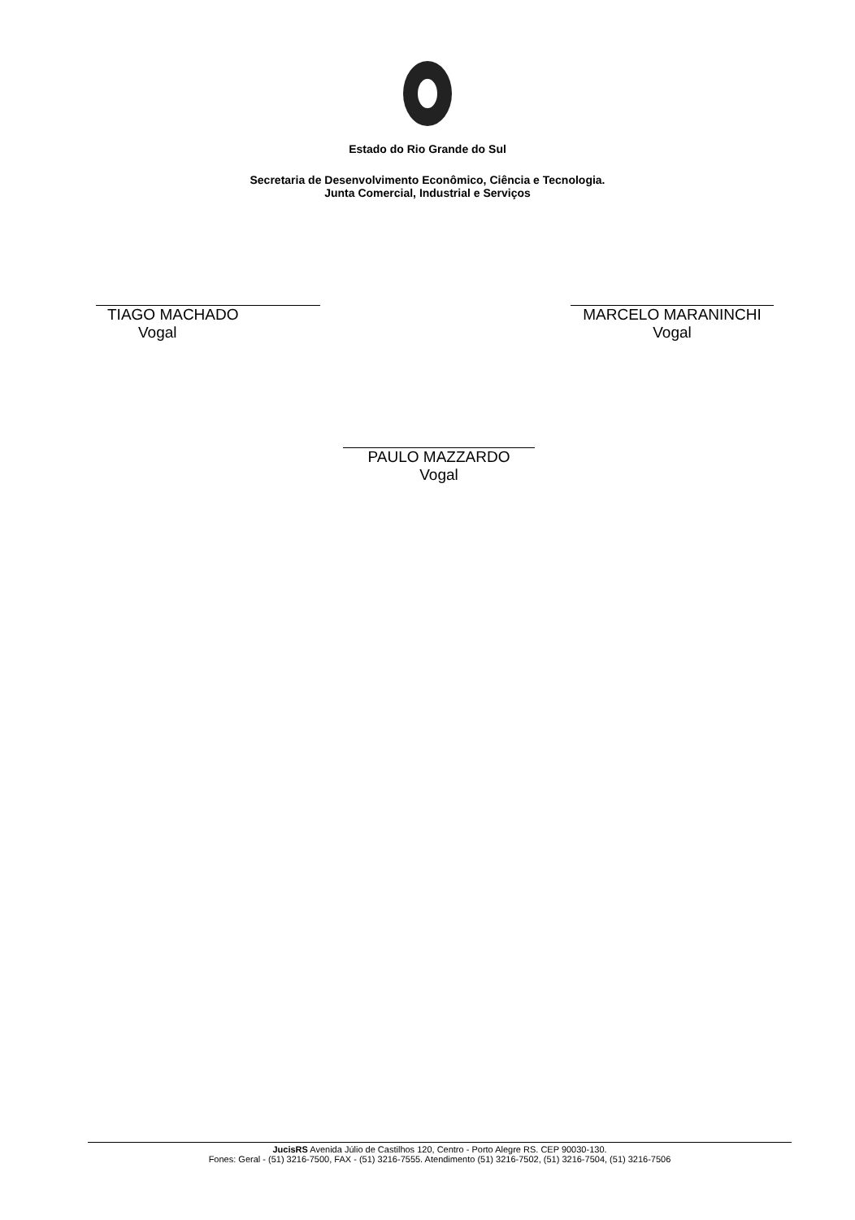Estado do Rio Grande do Sul
Secretaria de Desenvolvimento Econômico, Ciência e Tecnologia.
Junta Comercial, Industrial e Serviços
TIAGO MACHADO
Vogal
MARCELO MARANINCHI
Vogal
PAULO MAZZARDO
Vogal
JucisRS Avenida Júlio de Castilhos 120, Centro - Porto Alegre RS. CEP 90030-130.
Fones: Geral - (51) 3216-7500, FAX - (51) 3216-7555. Atendimento (51) 3216-7502, (51) 3216-7504, (51) 3216-7506